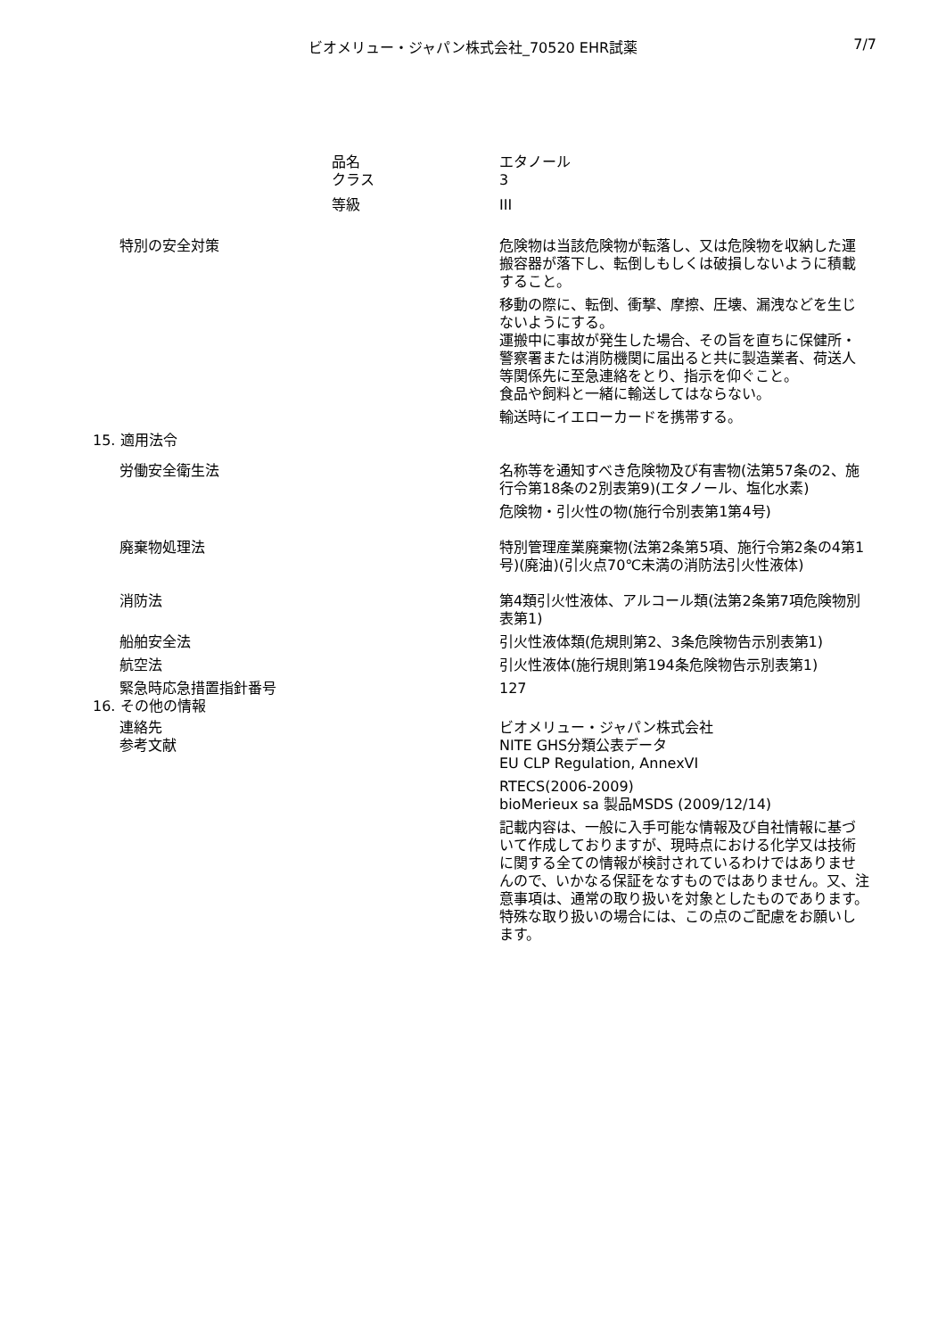ビオメリュー・ジャパン株式会社_70520 EHR試薬 7/7
品名 エタノール
クラス 3
等級 III
特別の安全対策 危険物は当該危険物が転落し、又は危険物を収納した運搬容器が落下し、転倒しもしくは破損しないように積載すること。
移動の際に、転倒、衝撃、摩擦、圧壊、漏洩などを生じないようにする。
運搬中に事故が発生した場合、その旨を直ちに保健所・警察署または消防機関に届出ると共に製造業者、荷送人等関係先に至急連絡をとり、指示を仰ぐこと。
食品や飼料と一緒に輸送してはならない。
輸送時にイエローカードを携帯する。
15. 適用法令
労働安全衛生法 名称等を通知すべき危険物及び有害物(法第57条の2、施行令第18条の2別表第9)(エタノール、塩化水素)
危険物・引火性の物(施行令別表第1第4号)
廃棄物処理法 特別管理産業廃棄物(法第2条第5項、施行令第2条の4第1号)(廃油)(引火点70℃未満の消防法引火性液体)
消防法 第4類引火性液体、アルコール類(法第2条第7項危険物別表第1)
船舶安全法 引火性液体類(危規則第2、3条危険物告示別表第1)
航空法 引火性液体(施行規則第194条危険物告示別表第1)
緊急時応急措置指針番号 127
16. その他の情報
連絡先 ビオメリュー・ジャパン株式会社
参考文献 NITE GHS分類公表データ
EU CLP Regulation, AnnexVI
RTECS(2006-2009)
bioMerieux sa 製品MSDS (2009/12/14)
記載内容は、一般に入手可能な情報及び自社情報に基づいて作成しておりますが、現時点における化学又は技術に関する全ての情報が検討されているわけではありませんので、いかなる保証をなすものではありません。又、注意事項は、通常の取り扱いを対象としたものであります。特殊な取り扱いの場合には、この点のご配慮をお願いします。